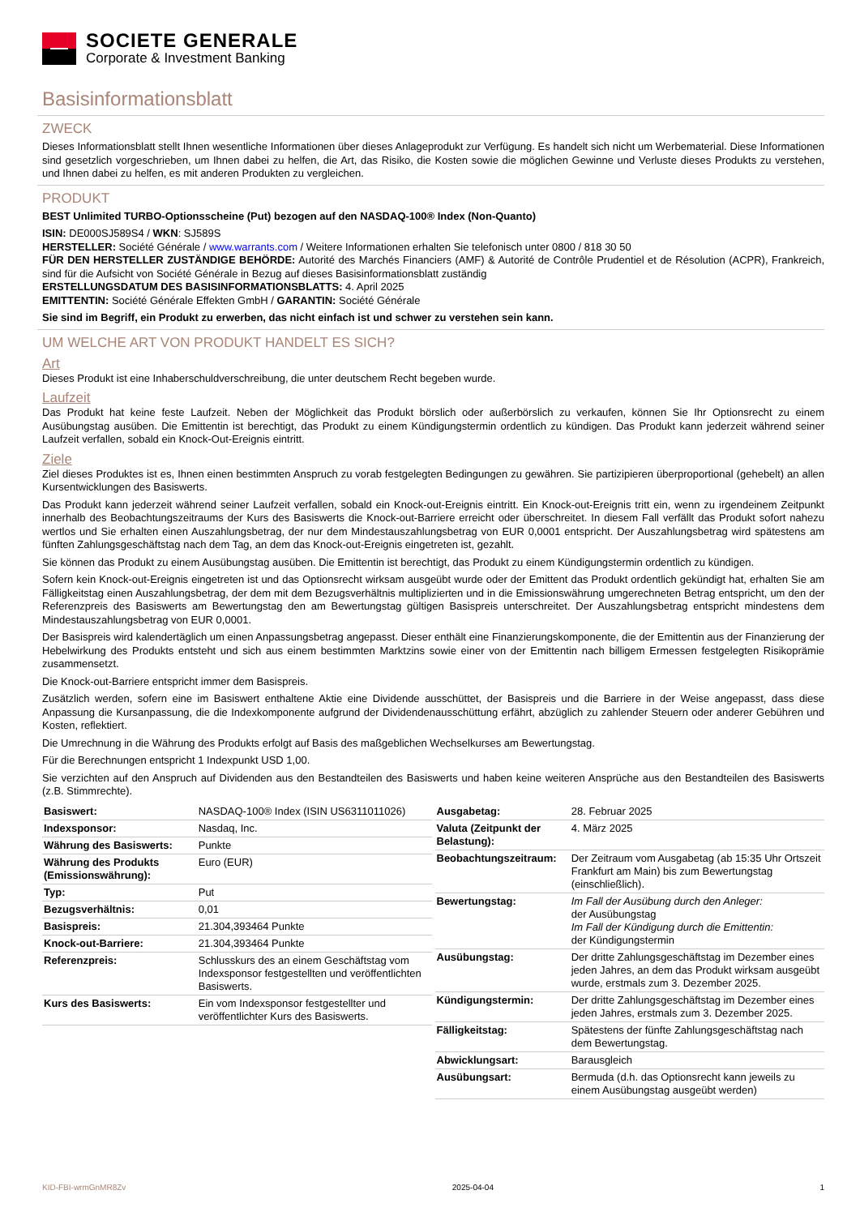SOCIETE GENERALE
Corporate & Investment Banking
Basisinformationsblatt
ZWECK
Dieses Informationsblatt stellt Ihnen wesentliche Informationen über dieses Anlageprodukt zur Verfügung. Es handelt sich nicht um Werbematerial. Diese Informationen sind gesetzlich vorgeschrieben, um Ihnen dabei zu helfen, die Art, das Risiko, die Kosten sowie die möglichen Gewinne und Verluste dieses Produkts zu verstehen, und Ihnen dabei zu helfen, es mit anderen Produkten zu vergleichen.
PRODUKT
BEST Unlimited TURBO-Optionsscheine (Put) bezogen auf den NASDAQ-100® Index (Non-Quanto)
ISIN: DE000SJ589S4 / WKN: SJ589S
HERSTELLER: Société Générale / www.warrants.com / Weitere Informationen erhalten Sie telefonisch unter 0800 / 818 30 50
FÜR DEN HERSTELLER ZUSTÄNDIGE BEHÖRDE: Autorité des Marchés Financiers (AMF) & Autorité de Contrôle Prudentiel et de Résolution (ACPR), Frankreich, sind für die Aufsicht von Société Générale in Bezug auf dieses Basisinformationsblatt zuständig
ERSTELLUNGSDATUM DES BASISINFORMATIONSBLATTS: 4. April 2025
EMITTENTIN: Société Générale Effekten GmbH / GARANTIN: Société Générale
Sie sind im Begriff, ein Produkt zu erwerben, das nicht einfach ist und schwer zu verstehen sein kann.
UM WELCHE ART VON PRODUKT HANDELT ES SICH?
Art
Dieses Produkt ist eine Inhaberschuldverschreibung, die unter deutschem Recht begeben wurde.
Laufzeit
Das Produkt hat keine feste Laufzeit. Neben der Möglichkeit das Produkt börslich oder außerbörslich zu verkaufen, können Sie Ihr Optionsrecht zu einem Ausübungstag ausüben. Die Emittentin ist berechtigt, das Produkt zu einem Kündigungstermin ordentlich zu kündigen. Das Produkt kann jederzeit während seiner Laufzeit verfallen, sobald ein Knock-Out-Ereignis eintritt.
Ziele
Ziel dieses Produktes ist es, Ihnen einen bestimmten Anspruch zu vorab festgelegten Bedingungen zu gewähren. Sie partizipieren überproportional (gehebelt) an allen Kursentwicklungen des Basiswerts.
Das Produkt kann jederzeit während seiner Laufzeit verfallen, sobald ein Knock-out-Ereignis eintritt. Ein Knock-out-Ereignis tritt ein, wenn zu irgendeinem Zeitpunkt innerhalb des Beobachtungszeitraums der Kurs des Basiswerts die Knock-out-Barriere erreicht oder überschreitet. In diesem Fall verfällt das Produkt sofort nahezu wertlos und Sie erhalten einen Auszahlungsbetrag, der nur dem Mindestauszahlungsbetrag von EUR 0,0001 entspricht. Der Auszahlungsbetrag wird spätestens am fünften Zahlungsgeschäftstag nach dem Tag, an dem das Knock-out-Ereignis eingetreten ist, gezahlt.
Sie können das Produkt zu einem Ausübungstag ausüben. Die Emittentin ist berechtigt, das Produkt zu einem Kündigungstermin ordentlich zu kündigen.
Sofern kein Knock-out-Ereignis eingetreten ist und das Optionsrecht wirksam ausgeübt wurde oder der Emittent das Produkt ordentlich gekündigt hat, erhalten Sie am Fälligkeitstag einen Auszahlungsbetrag, der dem mit dem Bezugsverhältnis multiplizierten und in die Emissionswährung umgerechneten Betrag entspricht, um den der Referenzpreis des Basiswerts am Bewertungstag den am Bewertungstag gültigen Basispreis unterschreitet. Der Auszahlungsbetrag entspricht mindestens dem Mindestauszahlungsbetrag von EUR 0,0001.
Der Basispreis wird kalendertäglich um einen Anpassungsbetrag angepasst. Dieser enthält eine Finanzierungskomponente, die der Emittentin aus der Finanzierung der Hebelwirkung des Produkts entsteht und sich aus einem bestimmten Marktzins sowie einer von der Emittentin nach billigem Ermessen festgelegten Risikoprämie zusammensetzt.
Die Knock-out-Barriere entspricht immer dem Basispreis.
Zusätzlich werden, sofern eine im Basiswert enthaltene Aktie eine Dividende ausschüttet, der Basispreis und die Barriere in der Weise angepasst, dass diese Anpassung die Kursanpassung, die die Indexkomponente aufgrund der Dividendenausschüttung erfährt, abzüglich zu zahlender Steuern oder anderer Gebühren und Kosten, reflektiert.
Die Umrechnung in die Währung des Produkts erfolgt auf Basis des maßgeblichen Wechselkurses am Bewertungstag.
Für die Berechnungen entspricht 1 Indexpunkt USD 1,00.
Sie verzichten auf den Anspruch auf Dividenden aus den Bestandteilen des Basiswerts und haben keine weiteren Ansprüche aus den Bestandteilen des Basiswerts (z.B. Stimmrechte).
| Basiswert: | NASDAQ-100® Index (ISIN US6311011026) |
| Indexsponsor: | Nasdaq, Inc. |
| Währung des Basiswerts: | Punkte |
| Währung des Produkts (Emissionswährung): | Euro (EUR) |
| Typ: | Put |
| Bezugsverhältnis: | 0,01 |
| Basispreis: | 21.304,393464 Punkte |
| Knock-out-Barriere: | 21.304,393464 Punkte |
| Referenzpreis: | Schlusskurs des an einem Geschäftstag vom Indexsponsor festgestellten und veröffentlichten Basiswerts. |
| Kurs des Basiswerts: | Ein vom Indexsponsor festgestellter und veröffentlichter Kurs des Basiswerts. |
| Ausgabetag: | 28. Februar 2025 |
| Valuta (Zeitpunkt der Belastung): | 4. März 2025 |
| Beobachtungszeitraum: | Der Zeitraum vom Ausgabetag (ab 15:35 Uhr Ortszeit Frankfurt am Main) bis zum Bewertungstag (einschließlich). |
| Bewertungstag: | Im Fall der Ausübung durch den Anleger: der Ausübungstag Im Fall der Kündigung durch die Emittentin: der Kündigungstermin |
| Ausübungstag: | Der dritte Zahlungsgeschäftstag im Dezember eines jeden Jahres, an dem das Produkt wirksam ausgeübt wurde, erstmals zum 3. Dezember 2025. |
| Kündigungstermin: | Der dritte Zahlungsgeschäftstag im Dezember eines jeden Jahres, erstmals zum 3. Dezember 2025. |
| Fälligkeitstag: | Spätestens der fünfte Zahlungsgeschäftstag nach dem Bewertungstag. |
| Abwicklungsart: | Barausgleich |
| Ausübungsart: | Bermuda (d.h. das Optionsrecht kann jeweils zu einem Ausübungstag ausgeübt werden) |
KID-FBI-wrmGnMR8Zv 2025-04-04 1